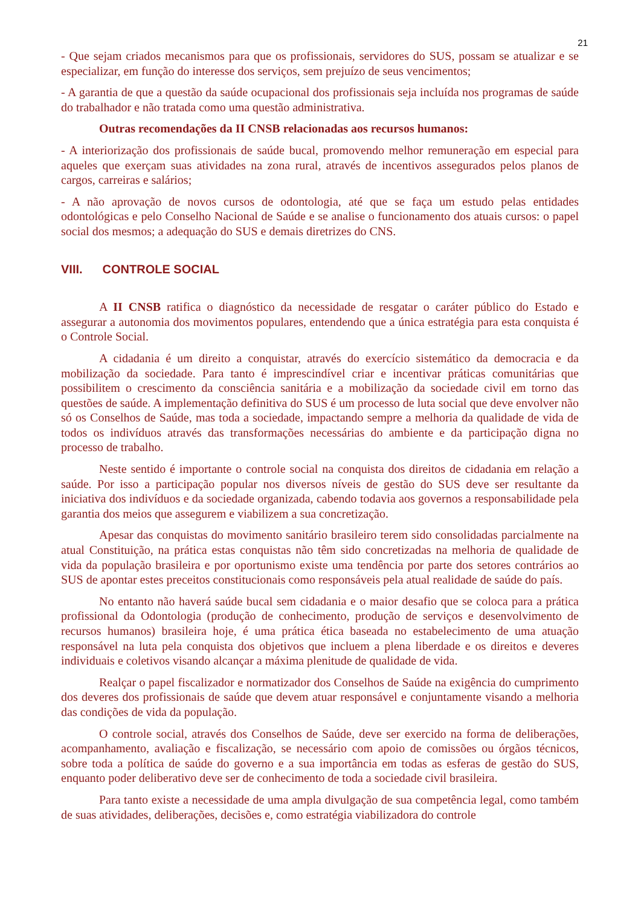21
- Que sejam criados mecanismos para que os profissionais, servidores do SUS, possam se atualizar e se especializar, em função do interesse dos serviços, sem prejuízo de seus vencimentos;
- A garantia de que a questão da saúde ocupacional dos profissionais seja incluída nos programas de saúde do trabalhador e não tratada como uma questão administrativa.
Outras recomendações da II CNSB relacionadas aos recursos humanos:
- A interiorização dos profissionais de saúde bucal, promovendo melhor remuneração em especial para aqueles que exerçam suas atividades na zona rural, através de incentivos assegurados pelos planos de cargos, carreiras e salários;
- A não aprovação de novos cursos de odontologia, até que se faça um estudo pelas entidades odontológicas e pelo Conselho Nacional de Saúde e se analise o funcionamento dos atuais cursos: o papel social dos mesmos; a adequação do SUS e demais diretrizes do CNS.
VIII. CONTROLE SOCIAL
A II CNSB ratifica o diagnóstico da necessidade de resgatar o caráter público do Estado e assegurar a autonomia dos movimentos populares, entendendo que a única estratégia para esta conquista é o Controle Social.
A cidadania é um direito a conquistar, através do exercício sistemático da democracia e da mobilização da sociedade. Para tanto é imprescindível criar e incentivar práticas comunitárias que possibilitem o crescimento da consciência sanitária e a mobilização da sociedade civil em torno das questões de saúde. A implementação definitiva do SUS é um processo de luta social que deve envolver não só os Conselhos de Saúde, mas toda a sociedade, impactando sempre a melhoria da qualidade de vida de todos os indivíduos através das transformações necessárias do ambiente e da participação digna no processo de trabalho.
Neste sentido é importante o controle social na conquista dos direitos de cidadania em relação a saúde. Por isso a participação popular nos diversos níveis de gestão do SUS deve ser resultante da iniciativa dos indivíduos e da sociedade organizada, cabendo todavia aos governos a responsabilidade pela garantia dos meios que assegurem e viabilizem a sua concretização.
Apesar das conquistas do movimento sanitário brasileiro terem sido consolidadas parcialmente na atual Constituição, na prática estas conquistas não têm sido concretizadas na melhoria de qualidade de vida da população brasileira e por oportunismo existe uma tendência por parte dos setores contrários ao SUS de apontar estes preceitos constitucionais como responsáveis pela atual realidade de saúde do país.
No entanto não haverá saúde bucal sem cidadania e o maior desafio que se coloca para a prática profissional da Odontologia (produção de conhecimento, produção de serviços e desenvolvimento de recursos humanos) brasileira hoje, é uma prática ética baseada no estabelecimento de uma atuação responsável na luta pela conquista dos objetivos que incluem a plena liberdade e os direitos e deveres individuais e coletivos visando alcançar a máxima plenitude de qualidade de vida.
Realçar o papel fiscalizador e normatizador dos Conselhos de Saúde na exigência do cumprimento dos deveres dos profissionais de saúde que devem atuar responsável e conjuntamente visando a melhoria das condições de vida da população.
O controle social, através dos Conselhos de Saúde, deve ser exercido na forma de deliberações, acompanhamento, avaliação e fiscalização, se necessário com apoio de comissões ou órgãos técnicos, sobre toda a política de saúde do governo e a sua importância em todas as esferas de gestão do SUS, enquanto poder deliberativo deve ser de conhecimento de toda a sociedade civil brasileira.
Para tanto existe a necessidade de uma ampla divulgação de sua competência legal, como também de suas atividades, deliberações, decisões e, como estratégia viabilizadora do controle